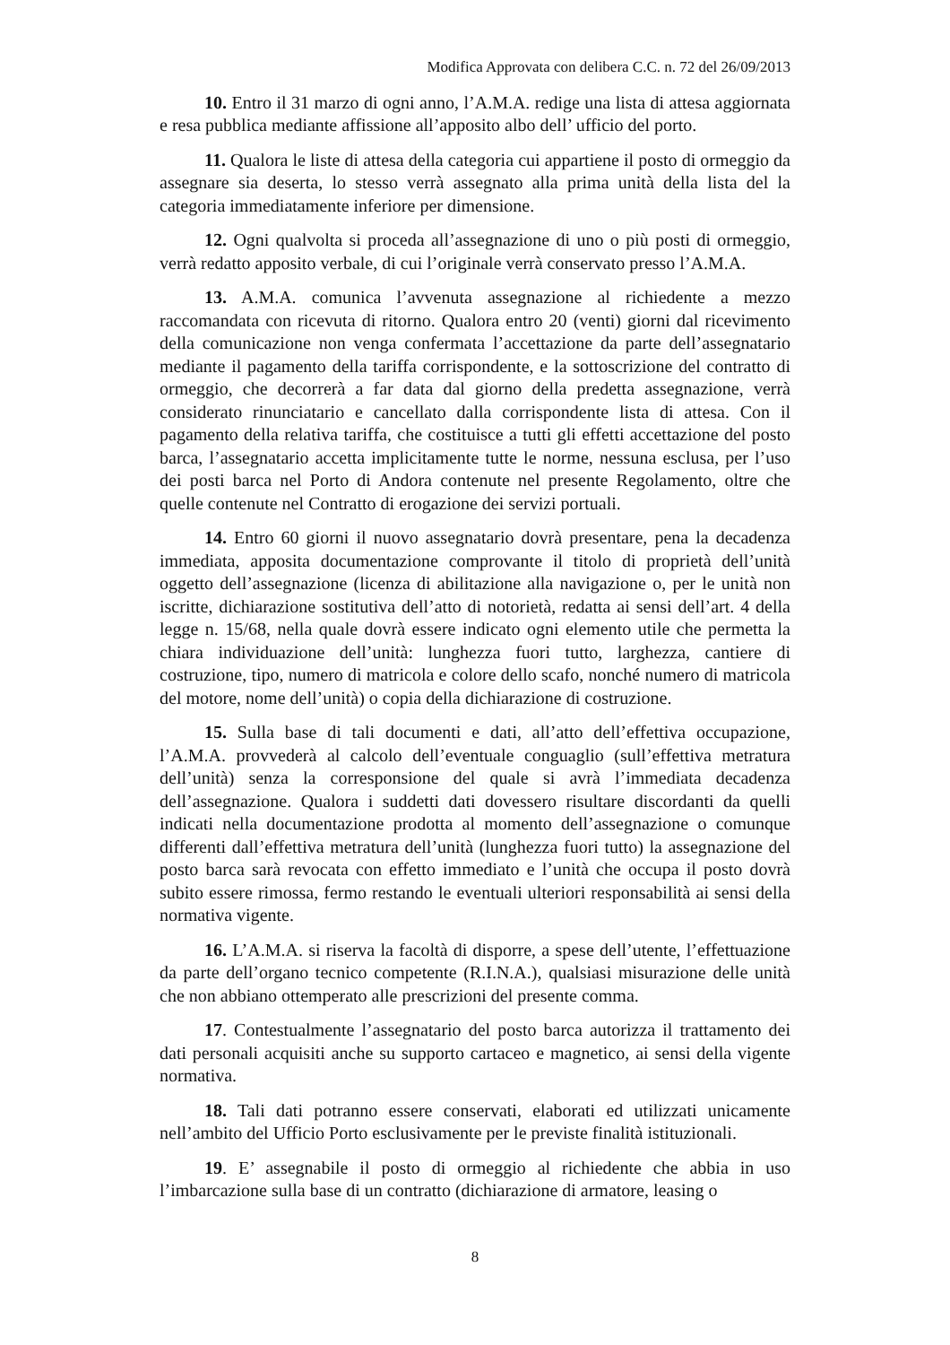Modifica Approvata con delibera C.C. n. 72 del 26/09/2013
10. Entro il 31 marzo di ogni anno, l’A.M.A. redige una lista di attesa aggiornata e resa pubblica mediante affissione all’apposito albo dell’ ufficio del porto.
11. Qualora le liste di attesa della categoria cui appartiene il posto di ormeggio da assegnare sia deserta, lo stesso verrà assegnato alla prima unità della lista del la categoria immediatamente inferiore per dimensione.
12. Ogni qualvolta si proceda all’assegnazione di uno o più posti di ormeggio, verrà redatto apposito verbale, di cui l’originale verrà conservato presso l’A.M.A.
13. A.M.A. comunica l’avvenuta assegnazione al richiedente a mezzo raccomandata con ricevuta di ritorno. Qualora entro 20 (venti) giorni dal ricevimento della comunicazione non venga confermata l’accettazione da parte dell’assegnatario mediante il pagamento della tariffa corrispondente, e la sottoscrizione del contratto di ormeggio, che decorrerà a far data dal giorno della predetta assegnazione, verrà considerato rinunciatario e cancellato dalla corrispondente lista di attesa. Con il pagamento della relativa tariffa, che costituisce a tutti gli effetti accettazione del posto barca, l’assegnatario accetta implicitamente tutte le norme, nessuna esclusa, per l’uso dei posti barca nel Porto di Andora contenute nel presente Regolamento, oltre che quelle contenute nel Contratto di erogazione dei servizi portuali.
14. Entro 60 giorni il nuovo assegnatario dovrà presentare, pena la decadenza immediata, apposita documentazione comprovante il titolo di proprietà dell’unità oggetto dell’assegnazione (licenza di abilitazione alla navigazione o, per le unità non iscritte, dichiarazione sostitutiva dell’atto di notorietà, redatta ai sensi dell’art. 4 della legge n. 15/68, nella quale dovrà essere indicato ogni elemento utile che permetta la chiara individuazione dell’unità: lunghezza fuori tutto, larghezza, cantiere di costruzione, tipo, numero di matricola e colore dello scafo, nonché numero di matricola del motore, nome dell’unità) o copia della dichiarazione di costruzione.
15. Sulla base di tali documenti e dati, all’atto dell’effettiva occupazione, l’A.M.A. provvederà al calcolo dell’eventuale conguaglio (sull’effettiva metratura dell’unità) senza la corresponsione del quale si avrà l’immediata decadenza dell’assegnazione. Qualora i suddetti dati dovessero risultare discordanti da quelli indicati nella documentazione prodotta al momento dell’assegnazione o comunque differenti dall’effettiva metratura dell’unità (lunghezza fuori tutto) la assegnazione del posto barca sarà revocata con effetto immediato e l’unità che occupa il posto dovrà subito essere rimossa, fermo restando le eventuali ulteriori responsabilità ai sensi della normativa vigente.
16. L’A.M.A. si riserva la facoltà di disporre, a spese dell’utente, l’effettuazione da parte dell’organo tecnico competente (R.I.N.A.), qualsiasi misurazione delle unità che non abbiano ottemperato alle prescrizioni del presente comma.
17. Contestualmente l’assegnatario del posto barca autorizza il trattamento dei dati personali acquisiti anche su supporto cartaceo e magnetico, ai sensi della vigente normativa.
18. Tali dati potranno essere conservati, elaborati ed utilizzati unicamente nell’ambito del Ufficio Porto esclusivamente per le previste finalità istituzionali.
19. E’ assegnabile il posto di ormeggio al richiedente che abbia in uso l’imbarcazione sulla base di un contratto (dichiarazione di armatore, leasing o
8